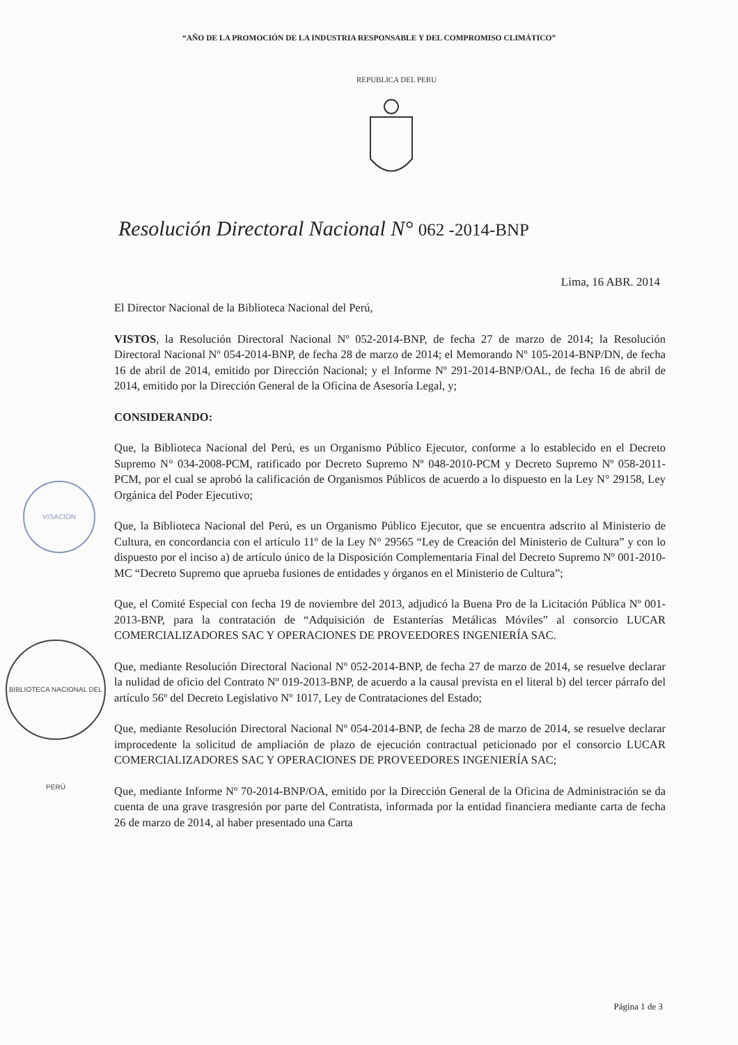“AÑO DE LA PROMOCIÓN DE LA INDUSTRIA RESPONSABLE Y DEL COMPROMISO CLIMÁTICO”
REPUBLICA DEL PERU
Resolución Directoral Nacional N° 062 -2014-BNP
Lima, 16 ABR. 2014
El Director Nacional de la Biblioteca Nacional del Perú,
VISTOS, la Resolución Directoral Nacional Nº 052-2014-BNP, de fecha 27 de marzo de 2014; la Resolución Directoral Nacional Nº 054-2014-BNP, de fecha 28 de marzo de 2014; el Memorando Nº 105-2014-BNP/DN, de fecha 16 de abril de 2014, emitido por Dirección Nacional; y el Informe Nº 291-2014-BNP/OAL, de fecha 16 de abril de 2014, emitido por la Dirección General de la Oficina de Asesoría Legal, y;
CONSIDERANDO:
Que, la Biblioteca Nacional del Perú, es un Organismo Público Ejecutor, conforme a lo establecido en el Decreto Supremo N° 034-2008-PCM, ratificado por Decreto Supremo Nº 048-2010-PCM y Decreto Supremo Nº 058-2011-PCM, por el cual se aprobó la calificación de Organismos Públicos de acuerdo a lo dispuesto en la Ley N° 29158, Ley Orgánica del Poder Ejecutivo;
Que, la Biblioteca Nacional del Perú, es un Organismo Público Ejecutor, que se encuentra adscrito al Ministerio de Cultura, en concordancia con el artículo 11º de la Ley N° 29565 “Ley de Creación del Ministerio de Cultura” y con lo dispuesto por el inciso a) de artículo único de la Disposición Complementaria Final del Decreto Supremo Nº 001-2010-MC “Decreto Supremo que aprueba fusiones de entidades y órganos en el Ministerio de Cultura”;
Que, el Comité Especial con fecha 19 de noviembre del 2013, adjudicó la Buena Pro de la Licitación Pública Nº 001-2013-BNP, para la contratación de “Adquisición de Estanterías Metálicas Móviles” al consorcio LUCAR COMERCIALIZADORES SAC Y OPERACIONES DE PROVEEDORES INGENIERÍA SAC.
Que, mediante Resolución Directoral Nacional Nº 052-2014-BNP, de fecha 27 de marzo de 2014, se resuelve declarar la nulidad de oficio del Contrato Nº 019-2013-BNP, de acuerdo a la causal prevista en el literal b) del tercer párrafo del artículo 56º del Decreto Legislativo Nº 1017, Ley de Contrataciones del Estado;
Que, mediante Resolución Directoral Nacional Nº 054-2014-BNP, de fecha 28 de marzo de 2014, se resuelve declarar improcedente la solicitud de ampliación de plazo de ejecución contractual peticionado por el consorcio LUCAR COMERCIALIZADORES SAC Y OPERACIONES DE PROVEEDORES INGENIERÍA SAC;
Que, mediante Informe Nº 70-2014-BNP/OA, emitido por la Dirección General de la Oficina de Administración se da cuenta de una grave trasgresión por parte del Contratista, informada por la entidad financiera mediante carta de fecha 26 de marzo de 2014, al haber presentado una Carta
Página 1 de 3
VISACION
BIBLIOTECA NACIONAL DEL PERÚ